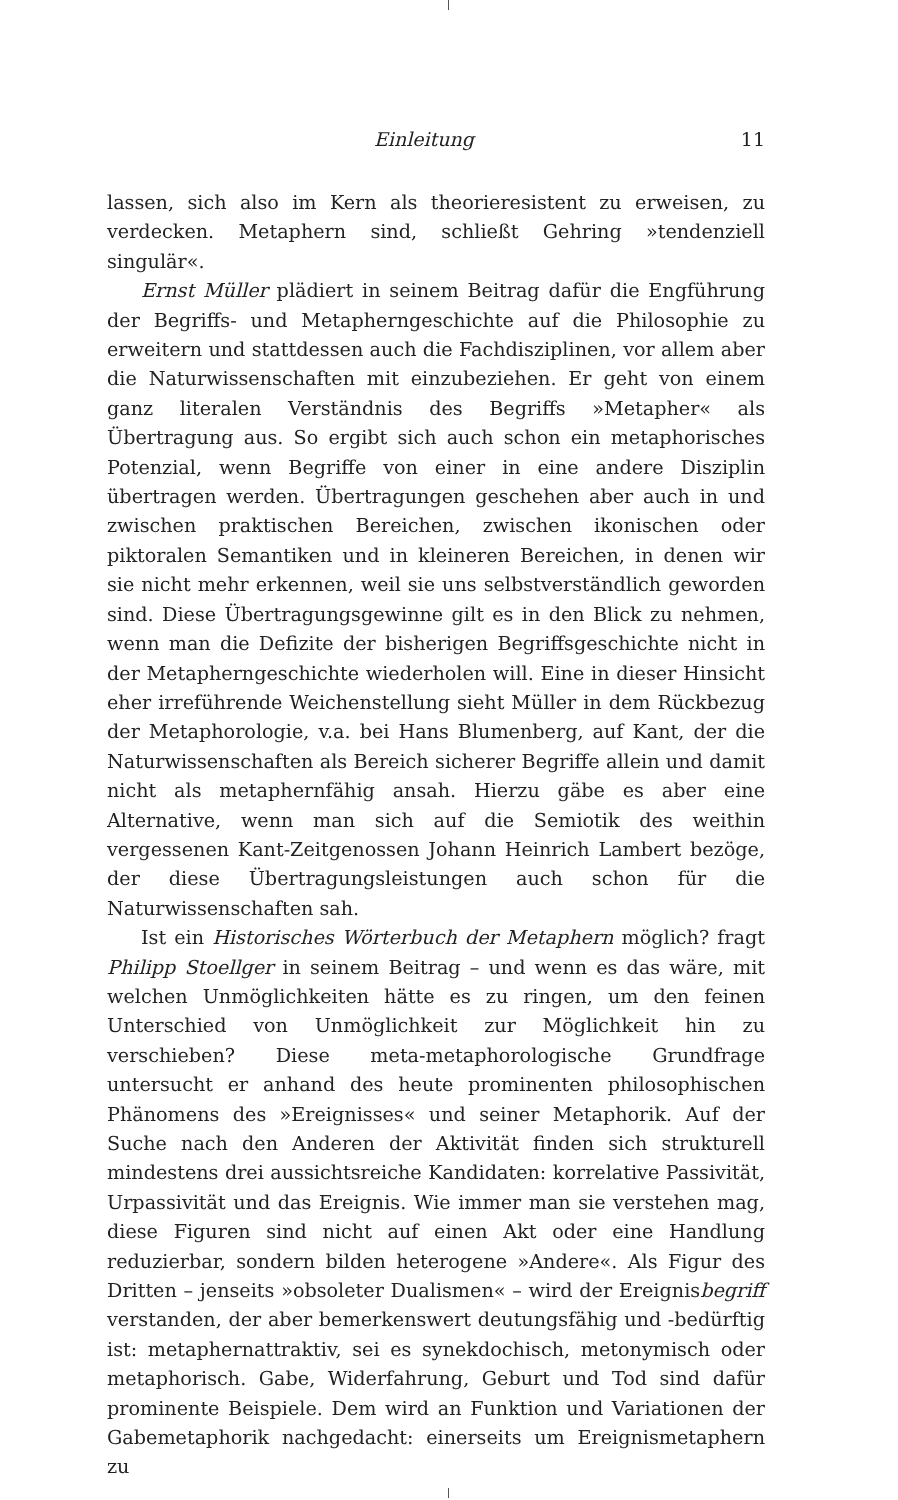Einleitung 11
lassen, sich also im Kern als theorieresistent zu erweisen, zu verdecken. Metaphern sind, schließt Gehring »tendenziell singulär«.
Ernst Müller plädiert in seinem Beitrag dafür die Engführung der Begriffs- und Metapherngeschichte auf die Philosophie zu erweitern und stattdessen auch die Fachdisziplinen, vor allem aber die Naturwissenschaften mit einzubeziehen. Er geht von einem ganz literalen Verständnis des Begriffs »Metapher« als Übertragung aus. So ergibt sich auch schon ein metaphorisches Potenzial, wenn Begriffe von einer in eine andere Disziplin übertragen werden. Übertragungen geschehen aber auch in und zwischen praktischen Bereichen, zwischen ikonischen oder piktoralen Semantiken und in kleineren Bereichen, in denen wir sie nicht mehr erkennen, weil sie uns selbstverständlich geworden sind. Diese Übertragungsgewinne gilt es in den Blick zu nehmen, wenn man die Defizite der bisherigen Begriffsgeschichte nicht in der Metapherngeschichte wiederholen will. Eine in dieser Hinsicht eher irreführende Weichenstellung sieht Müller in dem Rückbezug der Metaphorologie, v.a. bei Hans Blumenberg, auf Kant, der die Naturwissenschaften als Bereich sicherer Begriffe allein und damit nicht als metaphernfähig ansah. Hierzu gäbe es aber eine Alternative, wenn man sich auf die Semiotik des weithin vergessenen Kant-Zeitgenossen Johann Heinrich Lambert bezöge, der diese Übertragungsleistungen auch schon für die Naturwissenschaften sah.
Ist ein Historisches Wörterbuch der Metaphern möglich? fragt Philipp Stoellger in seinem Beitrag – und wenn es das wäre, mit welchen Unmöglichkeiten hätte es zu ringen, um den feinen Unterschied von Unmöglichkeit zur Möglichkeit hin zu verschieben? Diese meta-metaphorologische Grundfrage untersucht er anhand des heute prominenten philosophischen Phänomens des »Ereignisses« und seiner Metaphorik. Auf der Suche nach den Anderen der Aktivität finden sich strukturell mindestens drei aussichtsreiche Kandidaten: korrelative Passivität, Urpassivität und das Ereignis. Wie immer man sie verstehen mag, diese Figuren sind nicht auf einen Akt oder eine Handlung reduzierbar, sondern bilden heterogene »Andere«. Als Figur des Dritten – jenseits »obsoleter Dualismen« – wird der Ereignisbegriff verstanden, der aber bemerkenswert deutungsfähig und -bedürftig ist: metaphernattraktiv, sei es synekdochisch, metonymisch oder metaphorisch. Gabe, Widerfahrung, Geburt und Tod sind dafür prominente Beispiele. Dem wird an Funktion und Variationen der Gabemetaphorik nachgedacht: einerseits um Ereignismetaphern zu